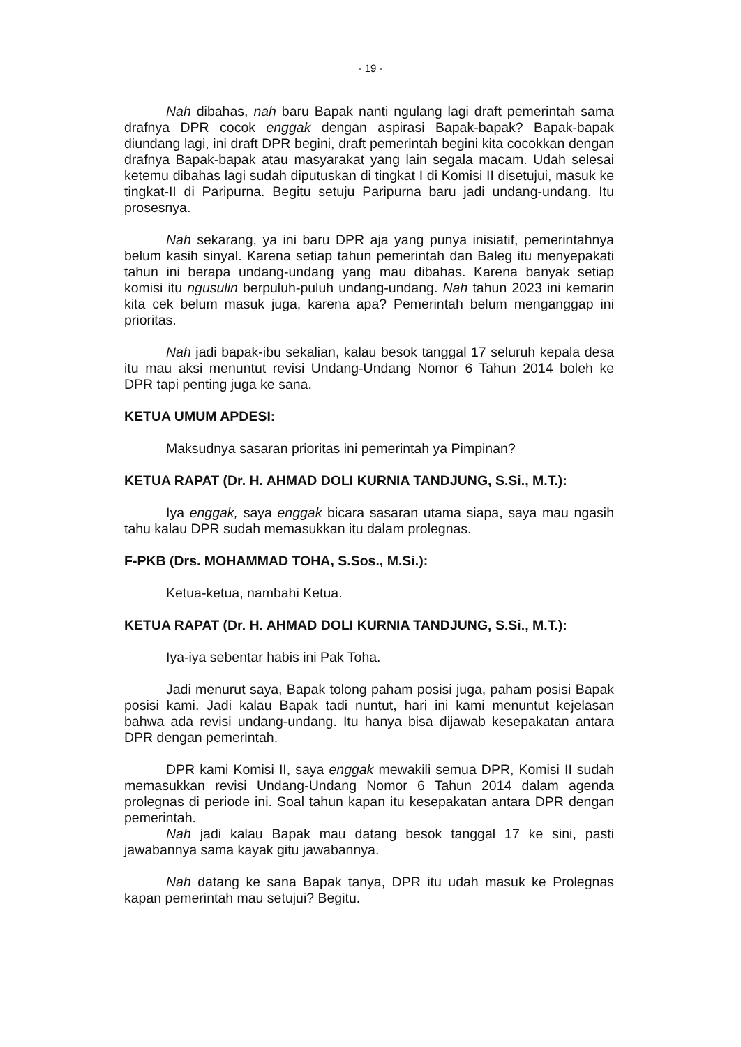- 19 -
Nah dibahas, nah baru Bapak nanti ngulang lagi draft pemerintah sama drafnya DPR cocok enggak dengan aspirasi Bapak-bapak? Bapak-bapak diundang lagi, ini draft DPR begini, draft pemerintah begini kita cocokkan dengan drafnya Bapak-bapak atau masyarakat yang lain segala macam. Udah selesai ketemu dibahas lagi sudah diputuskan di tingkat I di Komisi II disetujui, masuk ke tingkat-II di Paripurna. Begitu setuju Paripurna baru jadi undang-undang. Itu prosesnya.
Nah sekarang, ya ini baru DPR aja yang punya inisiatif, pemerintahnya belum kasih sinyal. Karena setiap tahun pemerintah dan Baleg itu menyepakati tahun ini berapa undang-undang yang mau dibahas. Karena banyak setiap komisi itu ngusulin berpuluh-puluh undang-undang. Nah tahun 2023 ini kemarin kita cek belum masuk juga, karena apa? Pemerintah belum menganggap ini prioritas.
Nah jadi bapak-ibu sekalian, kalau besok tanggal 17 seluruh kepala desa itu mau aksi menuntut revisi Undang-Undang Nomor 6 Tahun 2014 boleh ke DPR tapi penting juga ke sana.
KETUA UMUM APDESI:
Maksudnya sasaran prioritas ini pemerintah ya Pimpinan?
KETUA RAPAT (Dr. H. AHMAD DOLI KURNIA TANDJUNG, S.Si., M.T.):
Iya enggak, saya enggak bicara sasaran utama siapa, saya mau ngasih tahu kalau DPR sudah memasukkan itu dalam prolegnas.
F-PKB (Drs. MOHAMMAD TOHA, S.Sos., M.Si.):
Ketua-ketua, nambahi Ketua.
KETUA RAPAT (Dr. H. AHMAD DOLI KURNIA TANDJUNG, S.Si., M.T.):
Iya-iya sebentar habis ini Pak Toha.
Jadi menurut saya, Bapak tolong paham posisi juga, paham posisi Bapak posisi kami. Jadi kalau Bapak tadi nuntut, hari ini kami menuntut kejelasan bahwa ada revisi undang-undang. Itu hanya bisa dijawab kesepakatan antara DPR dengan pemerintah.
DPR kami Komisi II, saya enggak mewakili semua DPR, Komisi II sudah memasukkan revisi Undang-Undang Nomor 6 Tahun 2014 dalam agenda prolegnas di periode ini. Soal tahun kapan itu kesepakatan antara DPR dengan pemerintah.
Nah jadi kalau Bapak mau datang besok tanggal 17 ke sini, pasti jawabannya sama kayak gitu jawabannya.
Nah datang ke sana Bapak tanya, DPR itu udah masuk ke Prolegnas kapan pemerintah mau setujui? Begitu.